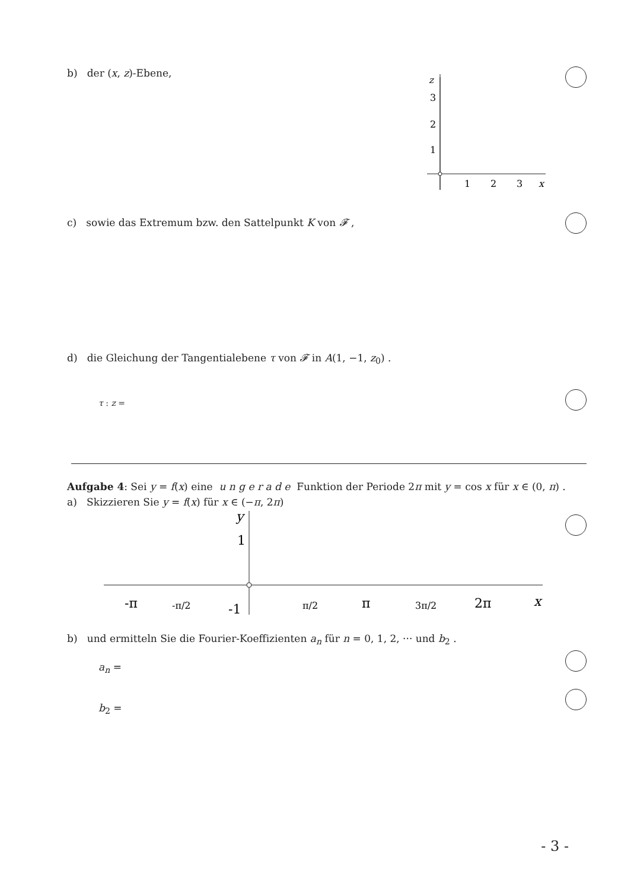b) der (x, z)-Ebene,
z
3
2
1
1
2
3
x
c) sowie das Extremum bzw. den Sattelpunkt K von 𝓕 ,
d) die Gleichung der Tangentialebene τ von 𝓕 in A(1, −1, z<sub>0</sub>) .
τ : z =
Aufgabe 4: Sei y = f(x) eine u n g e r a d e Funktion der Periode 2π mit y = cos x für x ∈ (0, π) .
a) Skizzieren Sie y = f(x) für x ∈ (−π, 2π)
y
1
-1
-π
-π/2
π/2
π
3π/2
2π
x
b) und ermitteln Sie die Fourier-Koeffizienten a<sub>n</sub> für n = 0, 1, 2, ··· und b<sub>2</sub> .
a<sub>n</sub> =
b<sub>2</sub> =
- 3 -